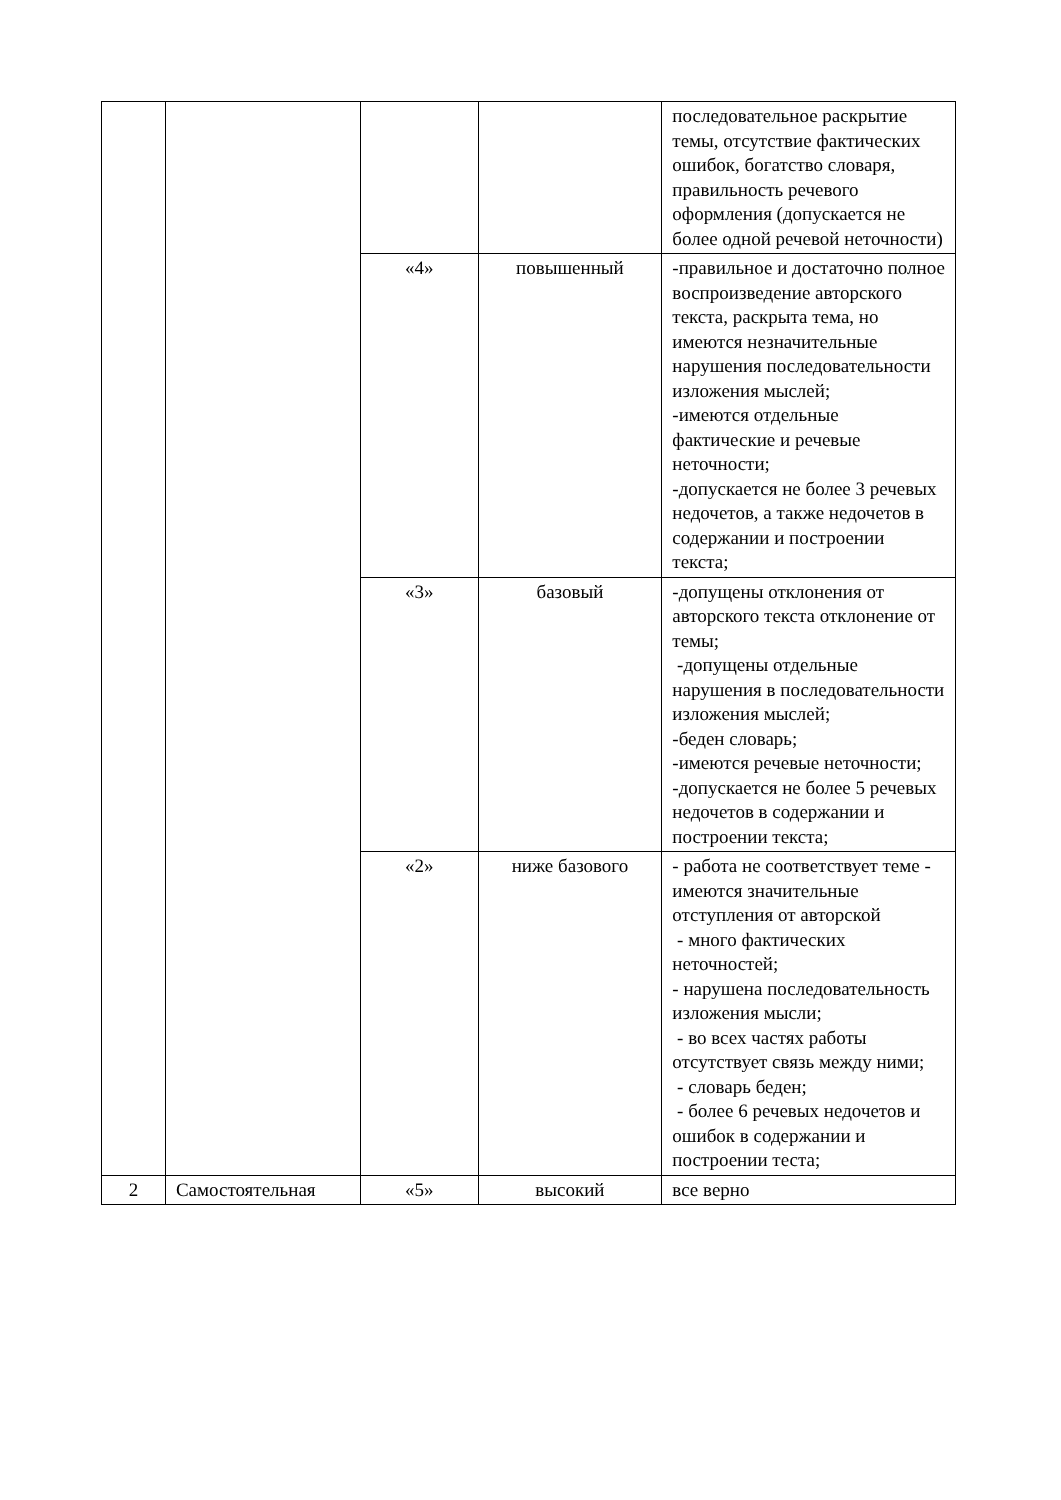| | | | | последовательное раскрытие темы, отсутствие фактических ошибок, богатство словаря, правильность речевого оформления (допускается не более одной речевой неточности) |
| | | «4» | повышенный | -правильное и достаточно полное воспроизведение авторского текста, раскрыта тема, но имеются незначительные нарушения последовательности изложения мыслей; -имеются отдельные фактические и речевые неточности; -допускается не более 3 речевых недочетов, а также недочетов в содержании и построении текста; |
| | | «3» | базовый | -допущены отклонения от авторского текста отклонение от темы; -допущены отдельные нарушения в последовательности изложения мыслей; -беден словарь; -имеются речевые неточности; -допускается не более 5 речевых недочетов в содержании и построении текста; |
| | | «2» | ниже базового | - работа не соответствует теме - имеются значительные отступления от авторской - много фактических неточностей; - нарушена последовательность изложения мысли; - во всех частях работы отсутствует связь между ними; - словарь беден; - более 6 речевых недочетов и ошибок в содержании и построении теста; |
| 2 | Самостоятельная | «5» | высокий | все верно |